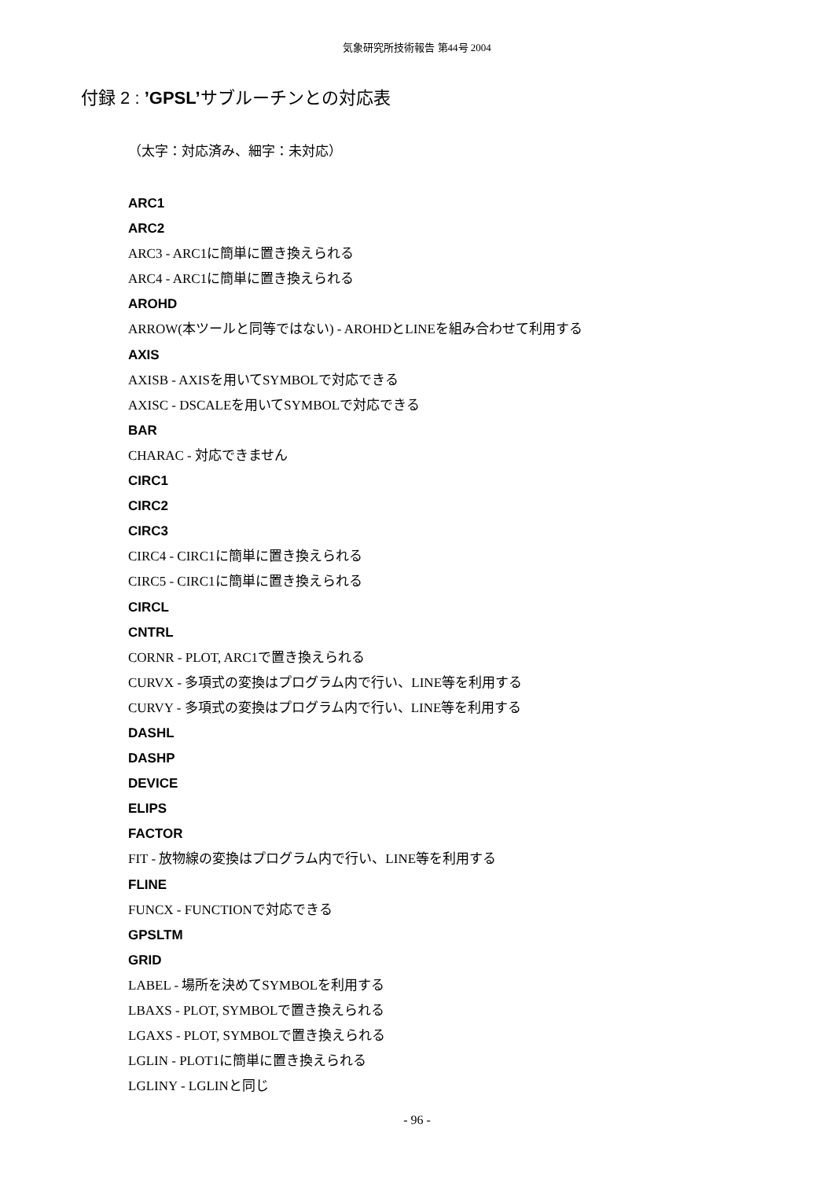気象研究所技術報告 第44号 2004
付録 2 : ’GPSL’サブルーチンとの対応表
（太字：対応済み、細字：未対応）
ARC1
ARC2
ARC3 - ARC1に簡単に置き換えられる
ARC4 - ARC1に簡単に置き換えられる
AROHD
ARROW(本ツールと同等ではない) - AROHDとLINEを組み合わせて利用する
AXIS
AXISB - AXISを用いてSYMBOLで対応できる
AXISC - DSCALEを用いてSYMBOLで対応できる
BAR
CHARAC - 対応できません
CIRC1
CIRC2
CIRC3
CIRC4 - CIRC1に簡単に置き換えられる
CIRC5 - CIRC1に簡単に置き換えられる
CIRCL
CNTRL
CORNR - PLOT, ARC1で置き換えられる
CURVX - 多項式の変換はプログラム内で行い、LINE等を利用する
CURVY - 多項式の変換はプログラム内で行い、LINE等を利用する
DASHL
DASHP
DEVICE
ELIPS
FACTOR
FIT - 放物線の変換はプログラム内で行い、LINE等を利用する
FLINE
FUNCX - FUNCTIONで対応できる
GPSLTM
GRID
LABEL - 場所を決めてSYMBOLを利用する
LBAXS - PLOT, SYMBOLで置き換えられる
LGAXS - PLOT, SYMBOLで置き換えられる
LGLIN - PLOT1に簡単に置き換えられる
LGLINY - LGLINと同じ
- 96 -